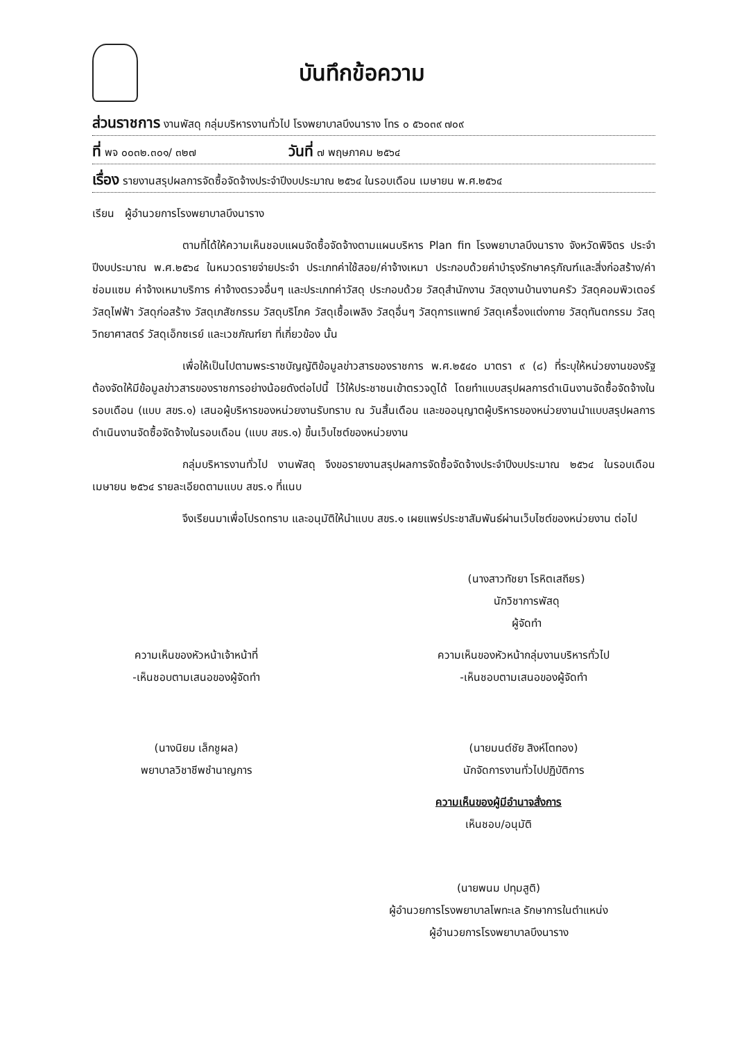บันทึกข้อความ
ส่วนราชการ งานพัสดุ กลุ่มบริหารงานทั่วไป โรงพยาบาลบึงนาราง โทร ๐ ๕๖๐๓๙ ๗๐๙
ที่ พจ ๐๐๓๒.๓๐๑/ ๓๒๗ วันที่ ๗ พฤษภาคม ๒๕๖๔
เรื่อง รายงานสรุปผลการจัดซื้อจัดจ้างประจำปีงบประมาณ ๒๕๖๔ ในรอบเดือน เมษายน พ.ศ.๒๕๖๔
เรียน ผู้อำนวยการโรงพยาบาลบึงนาราง
ตามที่ได้ให้ความเห็นชอบแผนจัดซื้อจัดจ้างตามแผนบริหาร Plan fin โรงพยาบาลบึงนาราง จังหวัดพิจิตร ประจำปีงบประมาณ พ.ศ.๒๕๖๔ ในหมวดรายจ่ายประจำ ประเภทค่าใช้สอย/ค่าจ้างเหมา ประกอบด้วยค่าบำรุงรักษาครุภัณฑ์และสิ่งก่อสร้าง/ค่าซ่อมแซม ค่าจ้างเหมาบริการ ค่าจ้างตรวจอื่นๆ และประเภทค่าวัสดุ ประกอบด้วย วัสดุสำนักงาน วัสดุงานบ้านงานครัว วัสดุคอมพิวเตอร์ วัสดุไฟฟ้า วัสดุก่อสร้าง วัสดุเภสัชกรรม วัสดุบริโภค วัสดุเชื้อเพลิง วัสดุอื่นๆ วัสดุการแพทย์ วัสดุเครื่องแต่งกาย วัสดุทันตกรรม วัสดุวิทยาศาสตร์ วัสดุเอ็กซเรย์ และเวชภัณฑ์ยา ที่เกี่ยวข้อง นั้น
เพื่อให้เป็นไปตามพระราชบัญญัติข้อมูลข่าวสารของราชการ พ.ศ.๒๕๔๐ มาตรา ๙ (๘) ที่ระบุให้หน่วยงานของรัฐ ต้องจัดให้มีข้อมูลข่าวสารของราชการอย่างน้อยดังต่อไปนี้ ไว้ให้ประชาชนเข้าตรวจดูได้ โดยทำแบบสรุปผลการดำเนินงานจัดซื้อจัดจ้างในรอบเดือน (แบบ สขร.๑) เสนอผู้บริหารของหน่วยงานรับทราบ ณ วันสิ้นเดือน และขออนุญาตผู้บริหารของหน่วยงานนำแบบสรุปผลการดำเนินงานจัดซื้อจัดจ้างในรอบเดือน (แบบ สขร.๑) ขึ้นเว็บไซต์ของหน่วยงาน
กลุ่มบริหารงานทั่วไป งานพัสดุ จึงขอรายงานสรุปผลการจัดซื้อจัดจ้างประจำปีงบประมาณ ๒๕๖๔ ในรอบเดือน เมษายน ๒๕๖๔ รายละเอียดตามแบบ สขร.๑ ที่แนบ
จึงเรียนมาเพื่อโปรดทราบ และอนุมัติให้นำแบบ สขร.๑ เผยแพร่ประชาสัมพันธ์ผ่านเว็บไซต์ของหน่วยงาน ต่อไป
(นางสาวทัชยา โรหิตเสถียร)
นักวิชาการพัสดุ
ผู้จัดทำ
ความเห็นของหัวหน้าเจ้าหน้าที่
-เห็นชอบตามเสนอของผู้จัดทำ
(นางนิยม เล็กชูผล)
พยาบาลวิชาชีพชำนาญการ
ความเห็นของหัวหน้ากลุ่มงานบริหารทั่วไป
-เห็นชอบตามเสนอของผู้จัดทำ
(นายมนต์ชัย สิงห์โตทอง)
นักจัดการงานทั่วไปปฏิบัติการ
ความเห็นของผู้มีอำนาจสั่งการ
เห็นชอบ/อนุมัติ
(นายพนม ปทุมสูติ)
ผู้อำนวยการโรงพยาบาลโพทะเล รักษาการในตำแหน่ง
ผู้อำนวยการโรงพยาบาลบึงนาราง